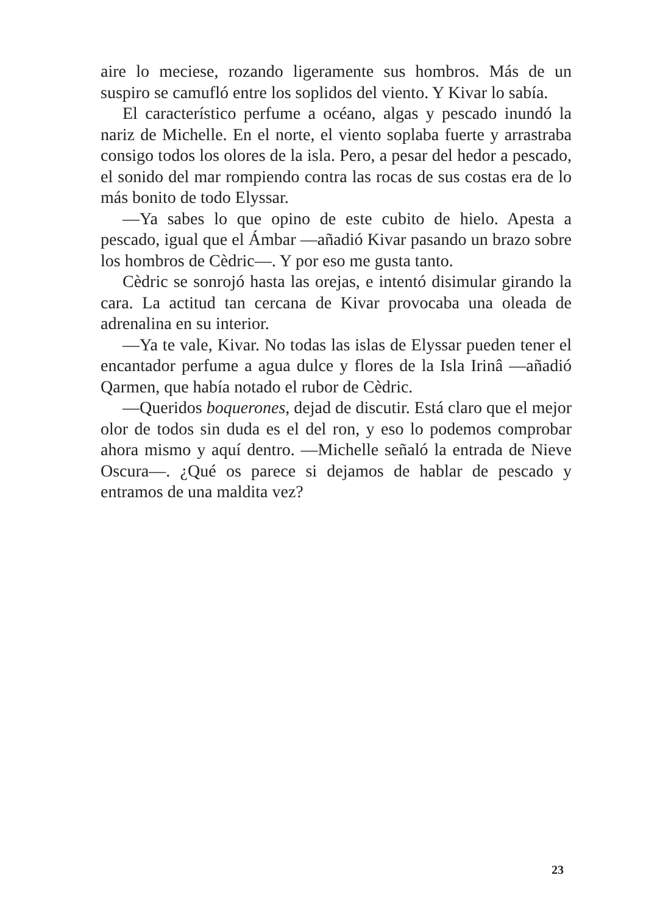aire lo meciese, rozando ligeramente sus hombros. Más de un suspiro se camufló entre los soplidos del viento. Y Kivar lo sabía.
El característico perfume a océano, algas y pescado inundó la nariz de Michelle. En el norte, el viento soplaba fuerte y arrastraba consigo todos los olores de la isla. Pero, a pesar del hedor a pescado, el sonido del mar rompiendo contra las rocas de sus costas era de lo más bonito de todo Elyssar.
—Ya sabes lo que opino de este cubito de hielo. Apesta a pescado, igual que el Ámbar —añadió Kivar pasando un brazo sobre los hombros de Cèdric—. Y por eso me gusta tanto.
Cèdric se sonrojó hasta las orejas, e intentó disimular girando la cara. La actitud tan cercana de Kivar provocaba una oleada de adrenalina en su interior.
—Ya te vale, Kivar. No todas las islas de Elyssar pueden tener el encantador perfume a agua dulce y flores de la Isla Irinâ —añadió Qarmen, que había notado el rubor de Cèdric.
—Queridos boquerones, dejad de discutir. Está claro que el mejor olor de todos sin duda es el del ron, y eso lo podemos comprobar ahora mismo y aquí dentro. —Michelle señaló la entrada de Nieve Oscura—. ¿Qué os parece si dejamos de hablar de pescado y entramos de una maldita vez?
23